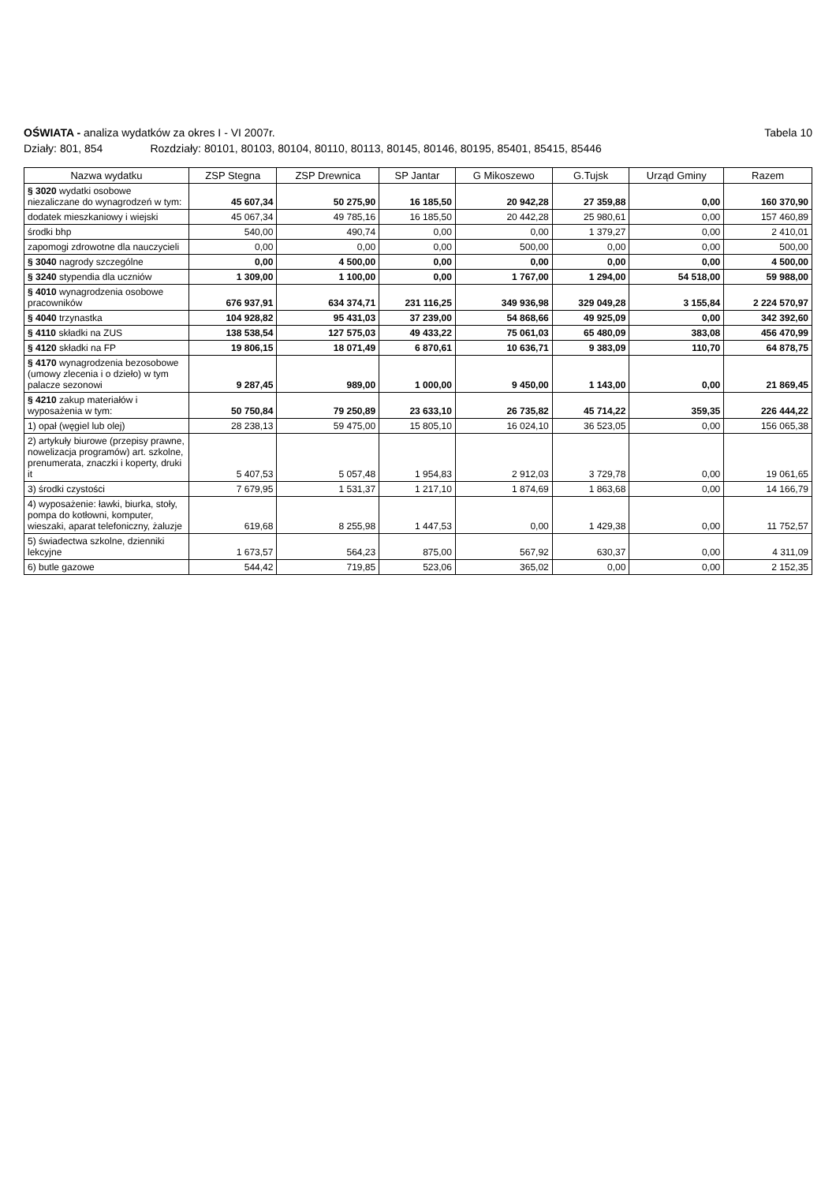OŚWIATA - analiza wydatków za okres I - VI 2007r.
Tabela 10
Działy: 801, 854 Rozdziały: 80101, 80103, 80104, 80110, 80113, 80145, 80146, 80195, 85401, 85415, 85446
| Nazwa wydatku | ZSP Stegna | ZSP Drewnica | SP Jantar | G Mikoszewo | G.Tujsk | Urząd Gminy | Razem |
| --- | --- | --- | --- | --- | --- | --- | --- |
| § 3020 wydatki osobowe niezaliczane do wynagrodzeń w tym: | 45 607,34 | 50 275,90 | 16 185,50 | 20 942,28 | 27 359,88 | 0,00 | 160 370,90 |
| dodatek mieszkaniowy i wiejski | 45 067,34 | 49 785,16 | 16 185,50 | 20 442,28 | 25 980,61 | 0,00 | 157 460,89 |
| środki bhp | 540,00 | 490,74 | 0,00 | 0,00 | 1 379,27 | 0,00 | 2 410,01 |
| zapomogi zdrowotne dla nauczycieli | 0,00 | 0,00 | 0,00 | 500,00 | 0,00 | 0,00 | 500,00 |
| § 3040 nagrody szczególne | 0,00 | 4 500,00 | 0,00 | 0,00 | 0,00 | 0,00 | 4 500,00 |
| § 3240 stypendia dla uczniów | 1 309,00 | 1 100,00 | 0,00 | 1 767,00 | 1 294,00 | 54 518,00 | 59 988,00 |
| § 4010 wynagrodzenia osobowe pracowników | 676 937,91 | 634 374,71 | 231 116,25 | 349 936,98 | 329 049,28 | 3 155,84 | 2 224 570,97 |
| § 4040 trzynastka | 104 928,82 | 95 431,03 | 37 239,00 | 54 868,66 | 49 925,09 | 0,00 | 342 392,60 |
| § 4110 składki na ZUS | 138 538,54 | 127 575,03 | 49 433,22 | 75 061,03 | 65 480,09 | 383,08 | 456 470,99 |
| § 4120 składki na FP | 19 806,15 | 18 071,49 | 6 870,61 | 10 636,71 | 9 383,09 | 110,70 | 64 878,75 |
| § 4170 wynagrodzenia bezosobowe (umowy zlecenia i o dzieło) w tym palacze sezonowi | 9 287,45 | 989,00 | 1 000,00 | 9 450,00 | 1 143,00 | 0,00 | 21 869,45 |
| § 4210 zakup materiałów i wyposażenia w tym: | 50 750,84 | 79 250,89 | 23 633,10 | 26 735,82 | 45 714,22 | 359,35 | 226 444,22 |
| 1) opał (węgiel lub olej) | 28 238,13 | 59 475,00 | 15 805,10 | 16 024,10 | 36 523,05 | 0,00 | 156 065,38 |
| 2) artykuły biurowe (przepisy prawne, nowelizacja programów) art. szkolne, prenumerata, znaczki i koperty, druki it | 5 407,53 | 5 057,48 | 1 954,83 | 2 912,03 | 3 729,78 | 0,00 | 19 061,65 |
| 3) środki czystości | 7 679,95 | 1 531,37 | 1 217,10 | 1 874,69 | 1 863,68 | 0,00 | 14 166,79 |
| 4) wyposażenie: ławki, biurka, stoły, pompa do kotłowni, komputer, wieszaki, aparat telefoniczny, żaluzje | 619,68 | 8 255,98 | 1 447,53 | 0,00 | 1 429,38 | 0,00 | 11 752,57 |
| 5) świadectwa szkolne, dzienniki lekcyjne | 1 673,57 | 564,23 | 875,00 | 567,92 | 630,37 | 0,00 | 4 311,09 |
| 6) butle gazowe | 544,42 | 719,85 | 523,06 | 365,02 | 0,00 | 0,00 | 2 152,35 |